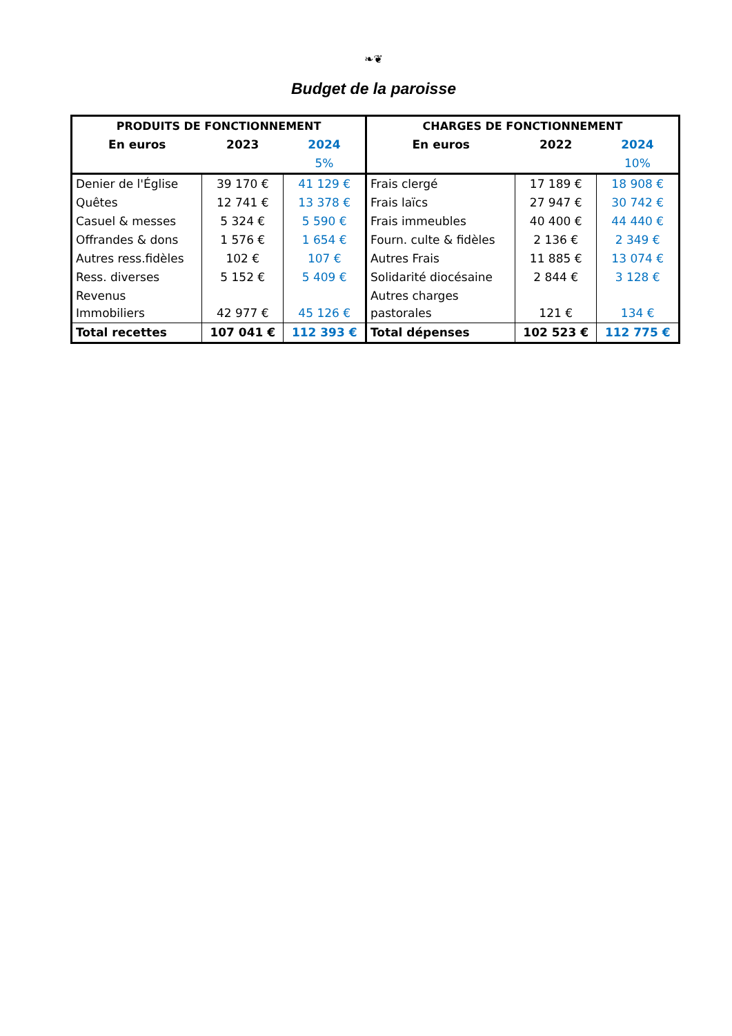❧❦
Budget de la paroisse
| PRODUITS DE FONCTIONNEMENT | | | CHARGES DE FONCTIONNEMENT | | |
| --- | --- | --- | --- | --- | --- |
| En euros | 2023 | 2024 | En euros | 2022 | 2024 |
| | | 5% | | | 10% |
| Denier de l'Église | 39 170 € | 41 129 € | Frais clergé | 17 189 € | 18 908 € |
| Quêtes | 12 741 € | 13 378 € | Frais laïcs | 27 947 € | 30 742 € |
| Casuel & messes | 5 324 € | 5 590 € | Frais immeubles | 40 400 € | 44 440 € |
| Offrandes & dons | 1 576 € | 1 654 € | Fourn. culte & fidèles | 2 136 € | 2 349 € |
| Autres ress.fidèles | 102 € | 107 € | Autres Frais | 11 885 € | 13 074 € |
| Ress. diverses | 5 152 € | 5 409 € | Solidarité diocésaine | 2 844 € | 3 128 € |
| Revenus Immobiliers | 42 977 € | 45 126 € | Autres charges pastorales | 121 € | 134 € |
| Total recettes | 107 041 € | 112 393 € | Total dépenses | 102 523 € | 112 775 € |